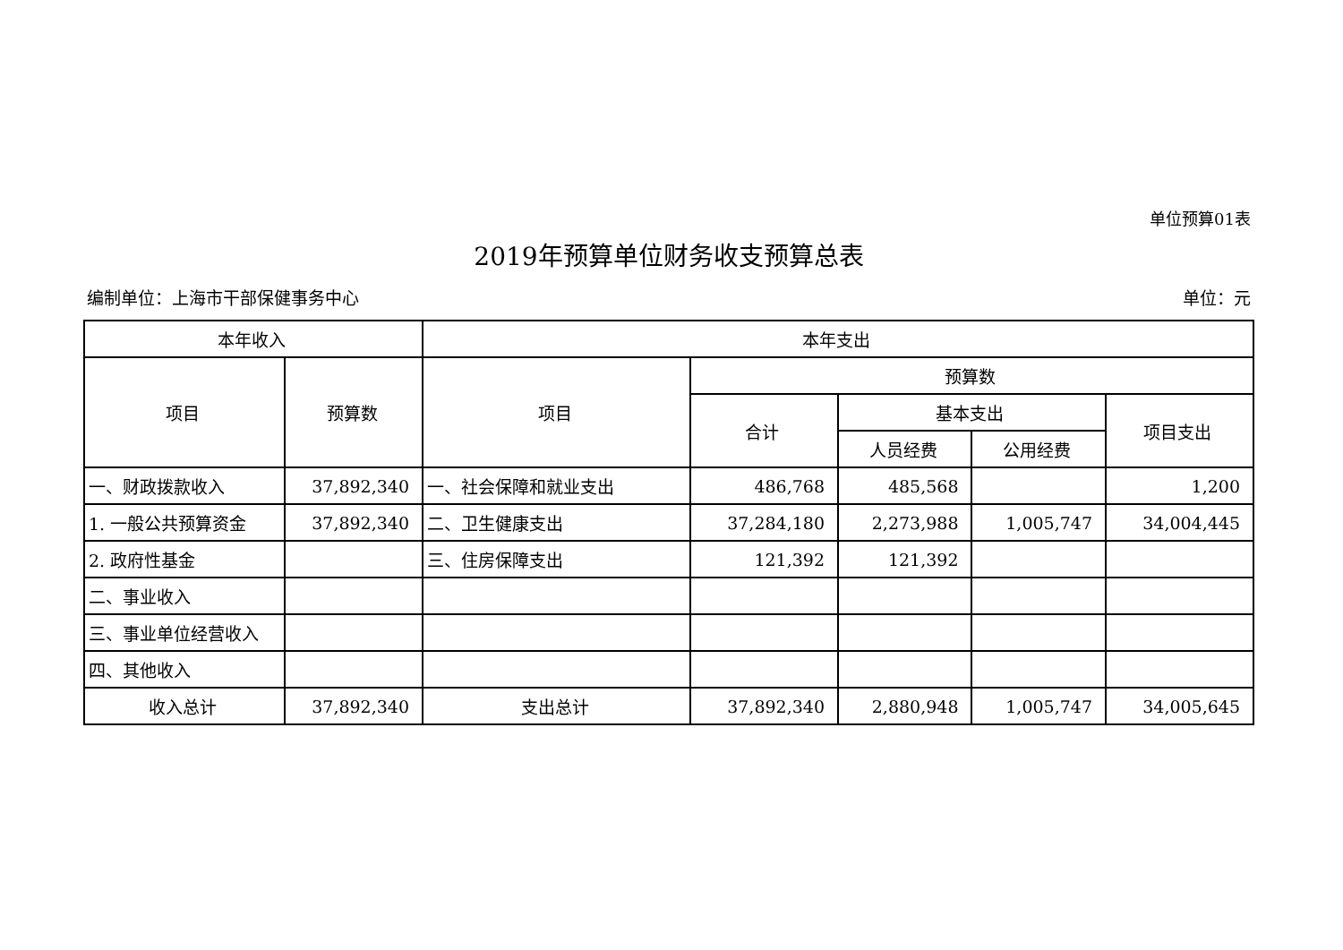单位预算01表
2019年预算单位财务收支预算总表
编制单位：上海市干部保健事务中心 单位：元
| 本年收入 | | 本年支出 | | | | |
| --- | --- | --- | --- | --- | --- | --- |
| 项目 | 预算数 | 项目 | 预算数 | | | |
| | | | 合计 | 基本支出 | | 项目支出 |
| | | | | 人员经费 | 公用经费 | |
| 一、财政拨款收入 | 37,892,340 | 一、社会保障和就业支出 | 486,768 | 485,568 | | 1,200 |
| 1. 一般公共预算资金 | 37,892,340 | 二、卫生健康支出 | 37,284,180 | 2,273,988 | 1,005,747 | 34,004,445 |
| 2. 政府性基金 | | 三、住房保障支出 | 121,392 | 121,392 | | |
| 二、事业收入 | | | | | | |
| 三、事业单位经营收入 | | | | | | |
| 四、其他收入 | | | | | | |
| 收入总计 | 37,892,340 | 支出总计 | 37,892,340 | 2,880,948 | 1,005,747 | 34,005,645 |